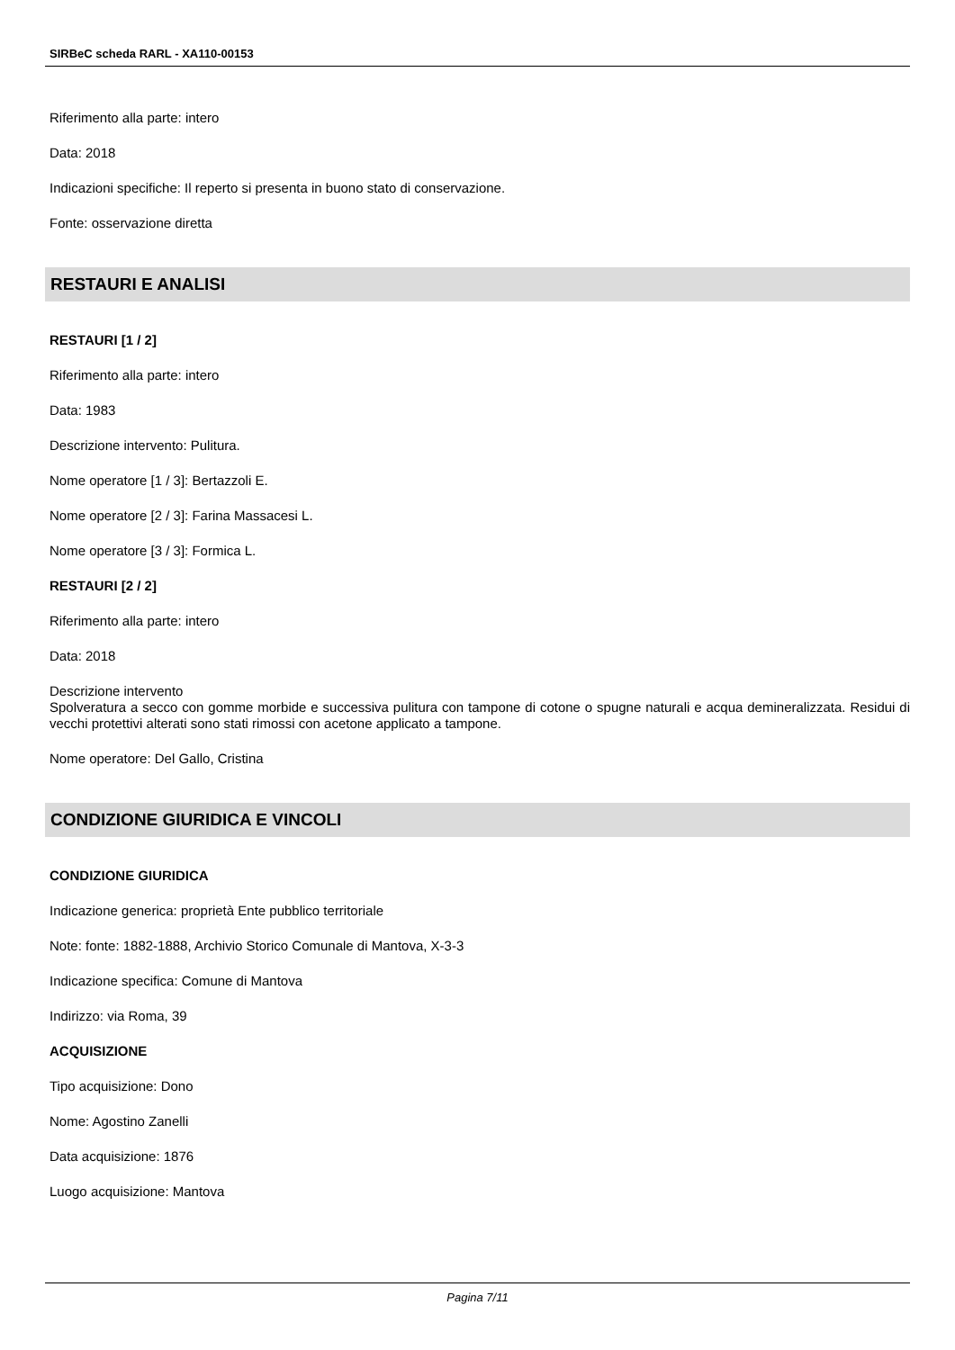SIRBeC scheda RARL - XA110-00153
Riferimento alla parte: intero
Data: 2018
Indicazioni specifiche: Il reperto si presenta in buono stato di conservazione.
Fonte: osservazione diretta
RESTAURI E ANALISI
RESTAURI [1 / 2]
Riferimento alla parte: intero
Data: 1983
Descrizione intervento: Pulitura.
Nome operatore [1 / 3]: Bertazzoli E.
Nome operatore [2 / 3]: Farina Massacesi L.
Nome operatore [3 / 3]: Formica L.
RESTAURI [2 / 2]
Riferimento alla parte: intero
Data: 2018
Descrizione intervento
Spolveratura a secco con gomme morbide e successiva pulitura con tampone di cotone o spugne naturali e acqua demineralizzata. Residui di vecchi protettivi alterati sono stati rimossi con acetone applicato a tampone.
Nome operatore: Del Gallo, Cristina
CONDIZIONE GIURIDICA E VINCOLI
CONDIZIONE GIURIDICA
Indicazione generica: proprietà Ente pubblico territoriale
Note: fonte: 1882-1888, Archivio Storico Comunale di Mantova, X-3-3
Indicazione specifica: Comune di Mantova
Indirizzo: via Roma, 39
ACQUISIZIONE
Tipo acquisizione: Dono
Nome: Agostino Zanelli
Data acquisizione: 1876
Luogo acquisizione: Mantova
Pagina 7/11